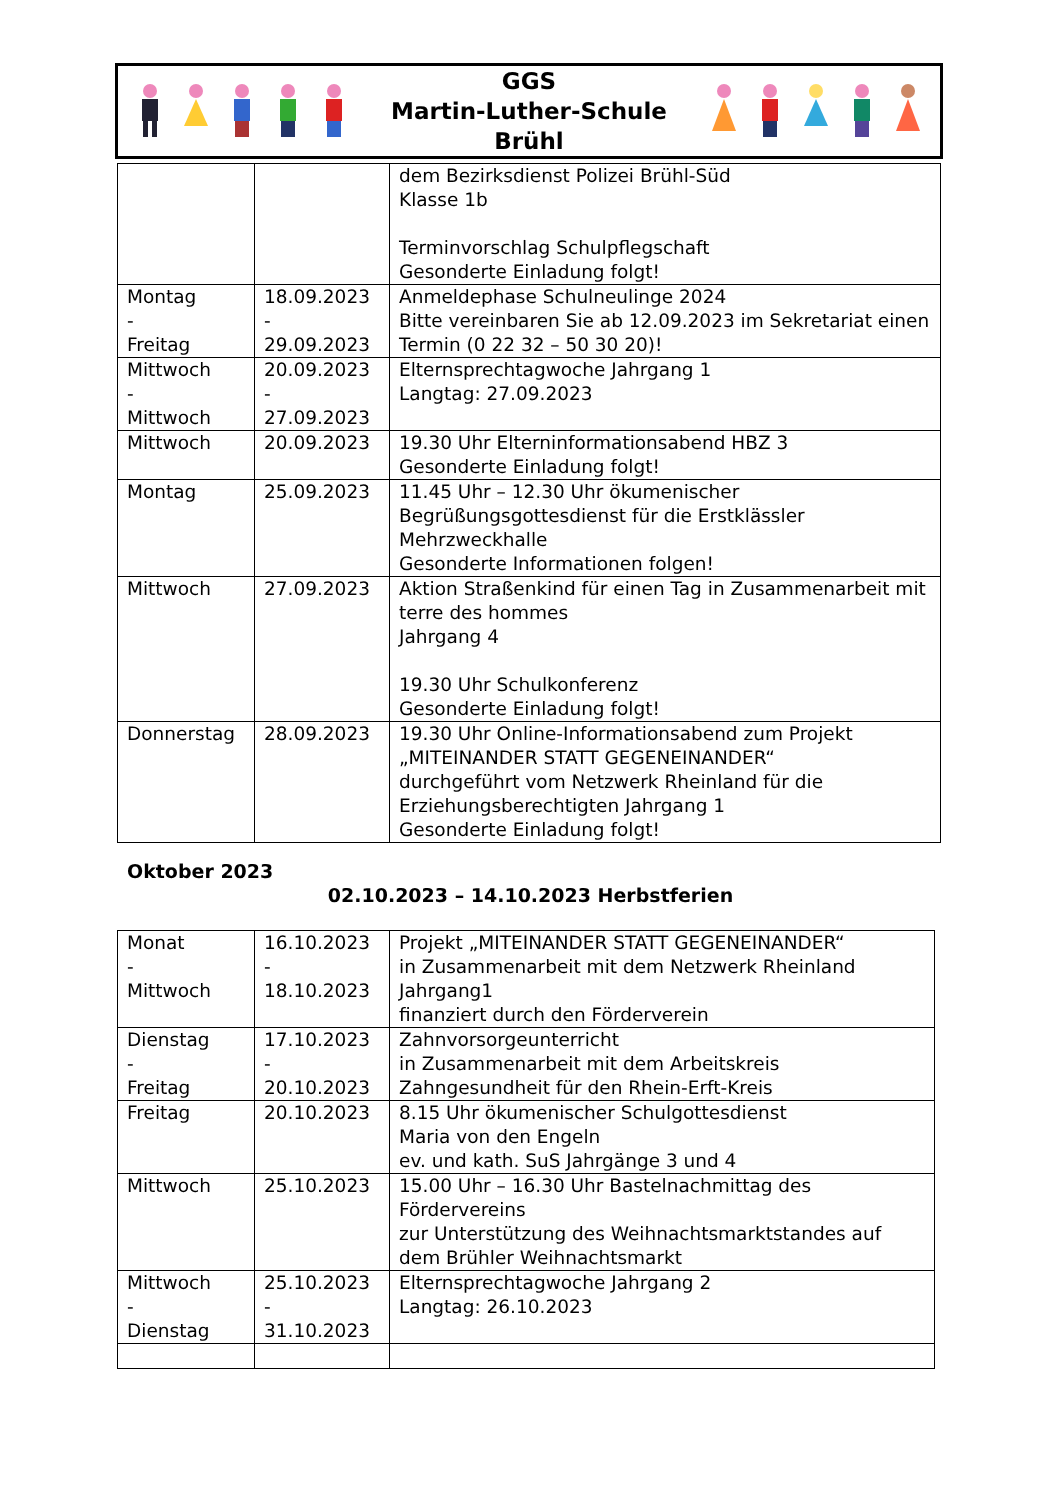GGS
Martin-Luther-Schule
Brühl
| | | dem Bezirksdienst Polizei Brühl-Süd Klasse 1b Terminvorschlag Schulpflegschaft Gesonderte Einladung folgt! |
| Montag - Freitag | 18.09.2023 - 29.09.2023 | Anmeldephase Schulneulinge 2024 Bitte vereinbaren Sie ab 12.09.2023 im Sekretariat einen Termin (0 22 32 – 50 30 20)! |
| Mittwoch - Mittwoch | 20.09.2023 - 27.09.2023 | Elternsprechtagwoche Jahrgang 1 Langtag: 27.09.2023 |
| Mittwoch | 20.09.2023 | 19.30 Uhr Elterninformationsabend HBZ 3 Gesonderte Einladung folgt! |
| Montag | 25.09.2023 | 11.45 Uhr – 12.30 Uhr ökumenischer Begrüßungsgottesdienst für die Erstklässler Mehrzweckhalle Gesonderte Informationen folgen! |
| Mittwoch | 27.09.2023 | Aktion Straßenkind für einen Tag in Zusammenarbeit mit terre des hommes Jahrgang 4 19.30 Uhr Schulkonferenz Gesonderte Einladung folgt! |
| Donnerstag | 28.09.2023 | 19.30 Uhr Online-Informationsabend zum Projekt „MITEINANDER STATT GEGENEINANDER“ durchgeführt vom Netzwerk Rheinland für die Erziehungsberechtigten Jahrgang 1 Gesonderte Einladung folgt! |
Oktober 2023
02.10.2023 – 14.10.2023 Herbstferien
| Monat - Mittwoch | 16.10.2023 - 18.10.2023 | Projekt „MITEINANDER STATT GEGENEINANDER“ in Zusammenarbeit mit dem Netzwerk Rheinland Jahrgang1 finanziert durch den Förderverein |
| Dienstag - Freitag | 17.10.2023 - 20.10.2023 | Zahnvorsorgeunterricht in Zusammenarbeit mit dem Arbeitskreis Zahngesundheit für den Rhein-Erft-Kreis |
| Freitag | 20.10.2023 | 8.15 Uhr ökumenischer Schulgottesdienst Maria von den Engeln ev. und kath. SuS Jahrgänge 3 und 4 |
| Mittwoch | 25.10.2023 | 15.00 Uhr – 16.30 Uhr Bastelnachmittag des Fördervereins zur Unterstützung des Weihnachtsmarktstandes auf dem Brühler Weihnachtsmarkt |
| Mittwoch - Dienstag | 25.10.2023 - 31.10.2023 | Elternsprechtagwoche Jahrgang 2 Langtag: 26.10.2023 |